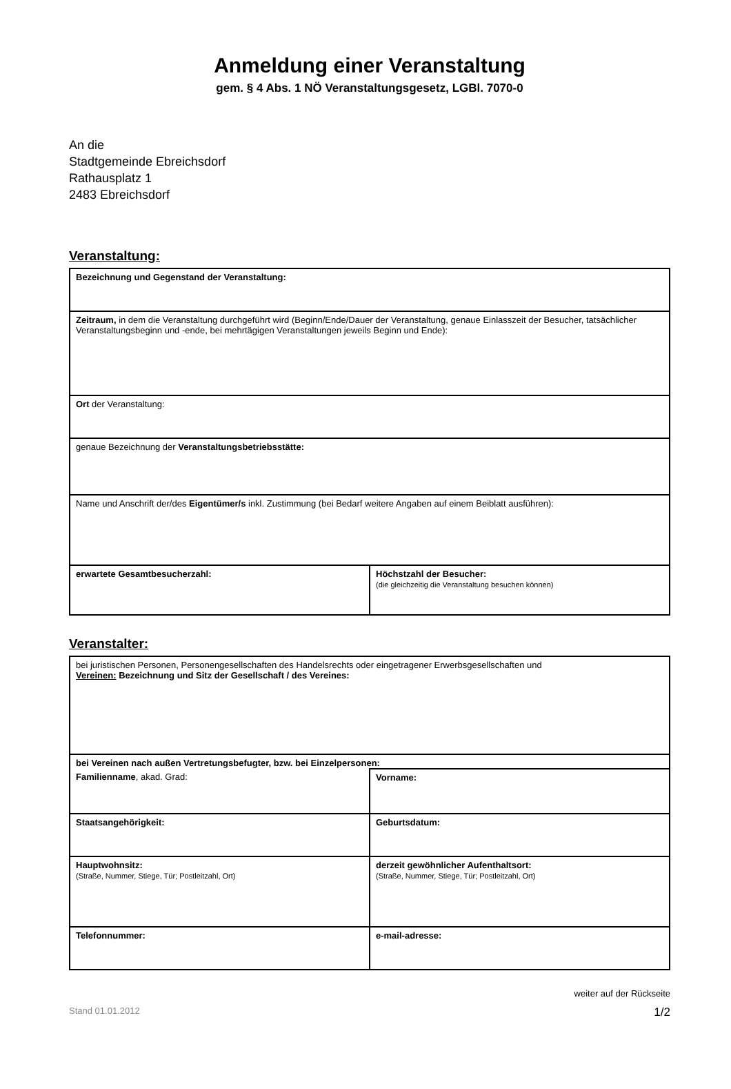Anmeldung einer Veranstaltung
gem. § 4 Abs. 1 NÖ Veranstaltungsgesetz, LGBl. 7070-0
An die
Stadtgemeinde Ebreichsdorf
Rathausplatz 1
2483 Ebreichsdorf
Veranstaltung:
| Bezeichnung und Gegenstand der Veranstaltung: | |
| Zeitraum, in dem die Veranstaltung durchgeführt wird (Beginn/Ende/Dauer der Veranstaltung, genaue Einlasszeit der Besucher, tatsächlicher Veranstaltungsbeginn und -ende, bei mehrtägigen Veranstaltungen jeweils Beginn und Ende): | |
| Ort der Veranstaltung: | |
| genaue Bezeichnung der Veranstaltungsbetriebsstätte: | |
| Name und Anschrift der/des Eigentümer/s inkl. Zustimmung (bei Bedarf weitere Angaben auf einem Beiblatt ausführen): | |
| erwartete Gesamtbesucherzahl: | Höchstzahl der Besucher: (die gleichzeitig die Veranstaltung besuchen können) |
Veranstalter:
| bei juristischen Personen, Personengesellschaften des Handelsrechts oder eingetragener Erwerbsgesellschaften und Vereinen: Bezeichnung und Sitz der Gesellschaft / des Vereines: | |
| bei Vereinen nach außen Vertretungsbefugter, bzw. bei Einzelpersonen: | |
| Familienname , akad. Grad: | Vorname: |
| Staatsangehörigkeit: | Geburtsdatum: |
| Hauptwohnsitz: (Straße, Nummer, Stiege, Tür; Postleitzahl, Ort) | derzeit gewöhnlicher Aufenthaltsort: (Straße, Nummer, Stiege, Tür; Postleitzahl, Ort) |
| Telefonnummer: | e-mail-adresse: |
weiter auf der Rückseite
Stand 01.01.2012 1/2